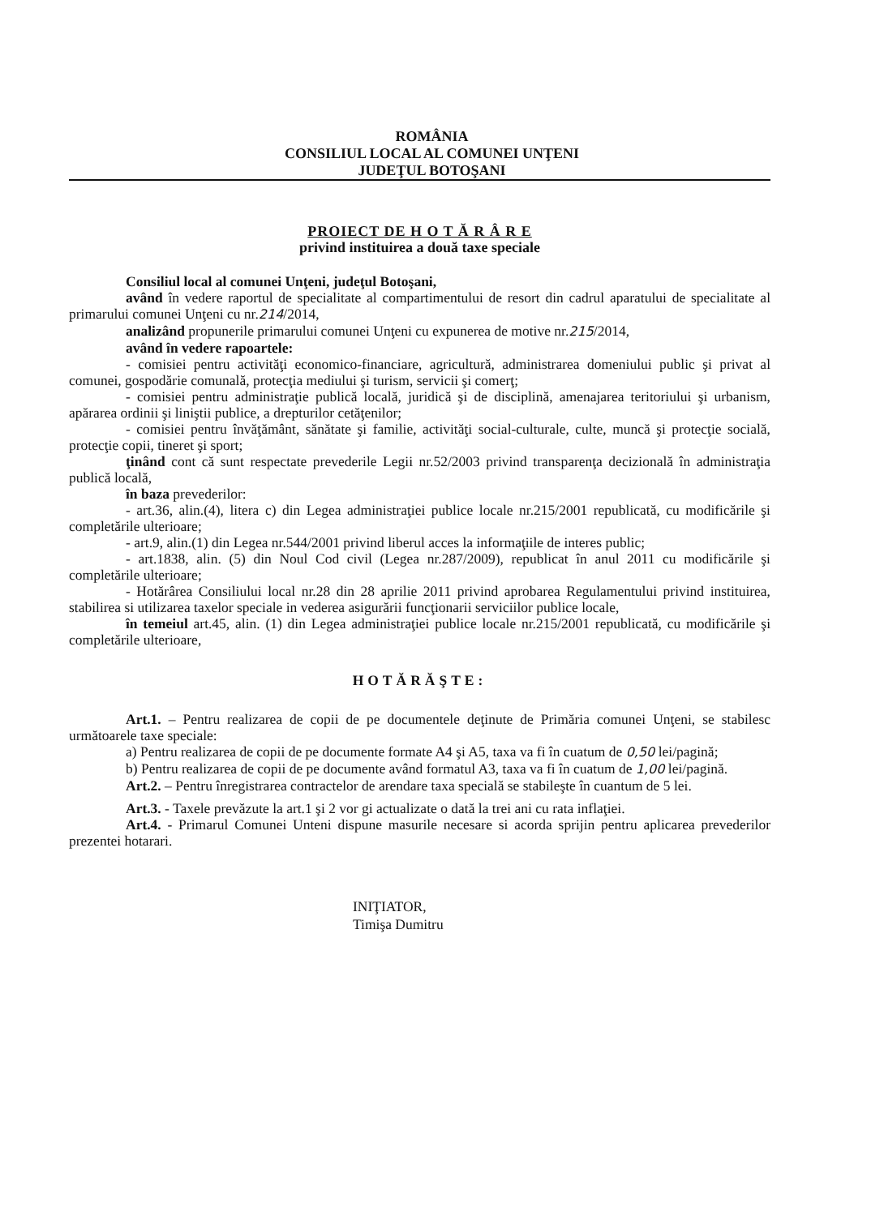ROMÂNIA
CONSILIUL LOCAL AL COMUNEI UNŢENI
JUDEŢUL BOTOŞANI
PROIECT DE H O T Ă R Â R E
privind instituirea a două taxe speciale
Consiliul local al comunei Unţeni, judeţul Botoşani,
având în vedere raportul de specialitate al compartimentului de resort din cadrul aparatului de specialitate al primarului comunei Unţeni cu nr.214/2014,
analizând propunerile primarului comunei Unţeni cu expunerea de motive nr.215/2014,
având în vedere rapoartele:
- comisiei pentru activităţi economico-financiare, agricultură, administrarea domeniului public şi privat al comunei, gospodărie comunală, protecţia mediului şi turism, servicii şi comerţ;
- comisiei pentru administraţie publică locală, juridică şi de disciplină, amenajarea teritoriului şi urbanism, apărarea ordinii şi liniştii publice, a drepturilor cetăţenilor;
- comisiei pentru învăţământ, sănătate şi familie, activităţi social-culturale, culte, muncă şi protecţie socială, protecţie copii, tineret şi sport;
ţinând cont că sunt respectate prevederile Legii nr.52/2003 privind transparenţa decizională în administraţia publică locală,
în baza prevederilor:
- art.36, alin.(4), litera c) din Legea administraţiei publice locale nr.215/2001 republicată, cu modificările şi completările ulterioare;
- art.9, alin.(1) din Legea nr.544/2001 privind liberul acces la informaţiile de interes public;
- art.1838, alin. (5) din Noul Cod civil (Legea nr.287/2009), republicat în anul 2011 cu modificările şi completările ulterioare;
- Hotărârea Consiliului local nr.28 din 28 aprilie 2011 privind aprobarea Regulamentului privind instituirea, stabilirea si utilizarea taxelor speciale in vederea asigurării funcţionarii serviciilor publice locale,
în temeiul art.45, alin. (1) din Legea administraţiei publice locale nr.215/2001 republicată, cu modificările şi completările ulterioare,
HOTĂRĂŞTE:
Art.1. – Pentru realizarea de copii de pe documentele deţinute de Primăria comunei Unţeni, se stabilesc următoarele taxe speciale:
a) Pentru realizarea de copii de pe documente formate A4 şi A5, taxa va fi în cuatum de 0,50 lei/pagină;
b) Pentru realizarea de copii de pe documente având formatul A3, taxa va fi în cuatum de 1,00 lei/pagină.
Art.2. – Pentru înregistrarea contractelor de arendare taxa specială se stabileşte în cuantum de 5 lei.
Art.3. - Taxele prevăzute la art.1 şi 2 vor gi actualizate o dată la trei ani cu rata inflaţiei.
Art.4. - Primarul Comunei Unteni dispune masurile necesare si acorda sprijin pentru aplicarea prevederilor prezentei hotarari.
INIŢIATOR,
Timişa Dumitru